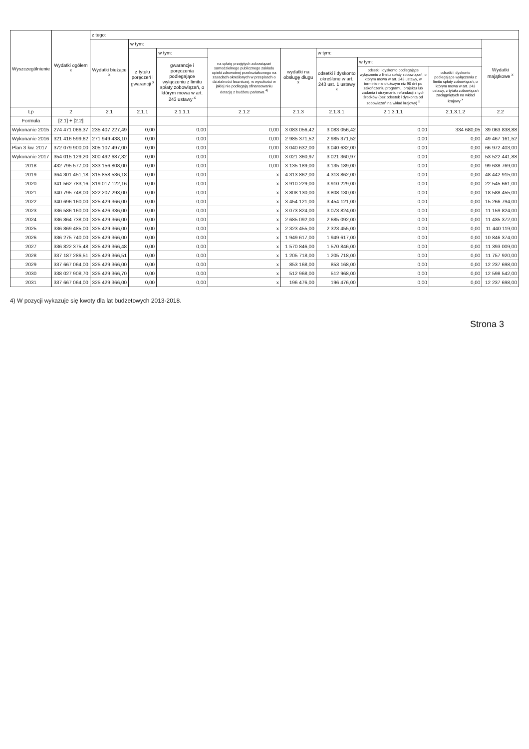| Wyszczególnienie | Wydatki ogółem <sup>x</sup> | z tego: | | | | | | | | |
| --- | --- | --- | --- | --- | --- | --- | --- | --- | --- | --- |
| | | Wydatki bieżące <sup>x</sup> | w tym: | | | | | | | Wydatki majątkowe <sup>x</sup> |
| | | | z tytułu poręczeń i gwarancji <sup>x</sup> | w tym: | na spłatę przejętych zobowiązań samodzielnego publicznego zakładu opieki zdrowotnej przekształconego na zasadach określonych w przepisach o działalności leczniczej, w wysokości w jakiej nie podlegają sfinansowaniu dotacją z budżetu państwa <sup>4)</sup> | wydatki na obsługę długu <sup>x</sup> | w tym: | | | |
| | | | | gwarancje i poręczenia podlegające wyłączeniu z limitu spłaty zobowiązań, o którym mowa w art. 243 ustawy <sup>x</sup> | | | odsetki i dyskonto określone w art. 243 ust. 1 ustawy <sup>x</sup> | w tym: | | |
| | | | | | | | | odsetki i dyskonto podlegające wyłączeniu z limitu spłaty zobowiązań, o którym mowa w art. 243 ustawy, w terminie nie dłuższym niż 90 dni po zakończeniu programu, projektu lub zadania i otrzymaniu refundacji z tych środków (bez odsetek i dyskonta od zobowiązań na wkład krajowy) <sup>x</sup> | odsetki i dyskonto podlegające wyłączeniu z limitu spłaty zobowiązań, o którym mowa w art. 243 ustawy, z tytułu zobowiązań zaciągniętych na wkład krajowy <sup>x</sup> | |
| Lp | 2 | 2.1 | 2.1.1 | 2.1.1.1 | 2.1.2 | 2.1.3 | 2.1.3.1 | 2.1.3.1.1 | 2.1.3.1.2 | 2.2 |
| Formuła | [2.1] + [2.2] | | | | | | | | | |
| Wykonanie 2015 | 274 471 066,37 | 235 407 227,49 | 0,00 | 0,00 | 0,00 | 3 083 056,42 | 3 083 056,42 | 0,00 | 334 680,05 | 39 063 838,88 |
| Wykonanie 2016 | 321 416 599,62 | 271 949 438,10 | 0,00 | 0,00 | 0,00 | 2 985 371,52 | 2 985 371,52 | 0,00 | 0,00 | 49 467 161,52 |
| Plan 3 kw. 2017 | 372 079 900,00 | 305 107 497,00 | 0,00 | 0,00 | 0,00 | 3 040 632,00 | 3 040 632,00 | 0,00 | 0,00 | 66 972 403,00 |
| Wykonanie 2017 | 354 015 129,20 | 300 492 687,32 | 0,00 | 0,00 | 0,00 | 3 021 360,97 | 3 021 360,97 | 0,00 | 0,00 | 53 522 441,88 |
| 2018 | 432 795 577,00 | 333 156 808,00 | 0,00 | 0,00 | 0,00 | 3 135 189,00 | 3 135 189,00 | 0,00 | 0,00 | 99 638 769,00 |
| 2019 | 364 301 451,18 | 315 858 536,18 | 0,00 | 0,00 | x | 4 313 862,00 | 4 313 862,00 | 0,00 | 0,00 | 48 442 915,00 |
| 2020 | 341 562 783,16 | 319 017 122,16 | 0,00 | 0,00 | x | 3 910 229,00 | 3 910 229,00 | 0,00 | 0,00 | 22 545 661,00 |
| 2021 | 340 795 748,00 | 322 207 293,00 | 0,00 | 0,00 | x | 3 808 130,00 | 3 808 130,00 | 0,00 | 0,00 | 18 588 455,00 |
| 2022 | 340 696 160,00 | 325 429 366,00 | 0,00 | 0,00 | x | 3 454 121,00 | 3 454 121,00 | 0,00 | 0,00 | 15 266 794,00 |
| 2023 | 336 586 160,00 | 325 426 336,00 | 0,00 | 0,00 | x | 3 073 824,00 | 3 073 824,00 | 0,00 | 0,00 | 11 159 824,00 |
| 2024 | 336 864 738,00 | 325 429 366,00 | 0,00 | 0,00 | x | 2 685 092,00 | 2 685 092,00 | 0,00 | 0,00 | 11 435 372,00 |
| 2025 | 336 869 485,00 | 325 429 366,00 | 0,00 | 0,00 | x | 2 323 455,00 | 2 323 455,00 | 0,00 | 0,00 | 11 440 119,00 |
| 2026 | 336 275 740,00 | 325 429 366,00 | 0,00 | 0,00 | x | 1 949 617,00 | 1 949 617,00 | 0,00 | 0,00 | 10 846 374,00 |
| 2027 | 336 822 375,48 | 325 429 366,48 | 0,00 | 0,00 | x | 1 570 846,00 | 1 570 846,00 | 0,00 | 0,00 | 11 393 009,00 |
| 2028 | 337 187 286,51 | 325 429 366,51 | 0,00 | 0,00 | x | 1 205 718,00 | 1 205 718,00 | 0,00 | 0,00 | 11 757 920,00 |
| 2029 | 337 667 064,00 | 325 429 366,00 | 0,00 | 0,00 | x | 853 168,00 | 853 168,00 | 0,00 | 0,00 | 12 237 698,00 |
| 2030 | 338 027 908,70 | 325 429 366,70 | 0,00 | 0,00 | x | 512 968,00 | 512 968,00 | 0,00 | 0,00 | 12 598 542,00 |
| 2031 | 337 667 064,00 | 325 429 366,00 | 0,00 | 0,00 | x | 196 476,00 | 196 476,00 | 0,00 | 0,00 | 12 237 698,00 |
4) W pozycji wykazuje się kwoty dla lat budżetowych 2013-2018.
Strona 3